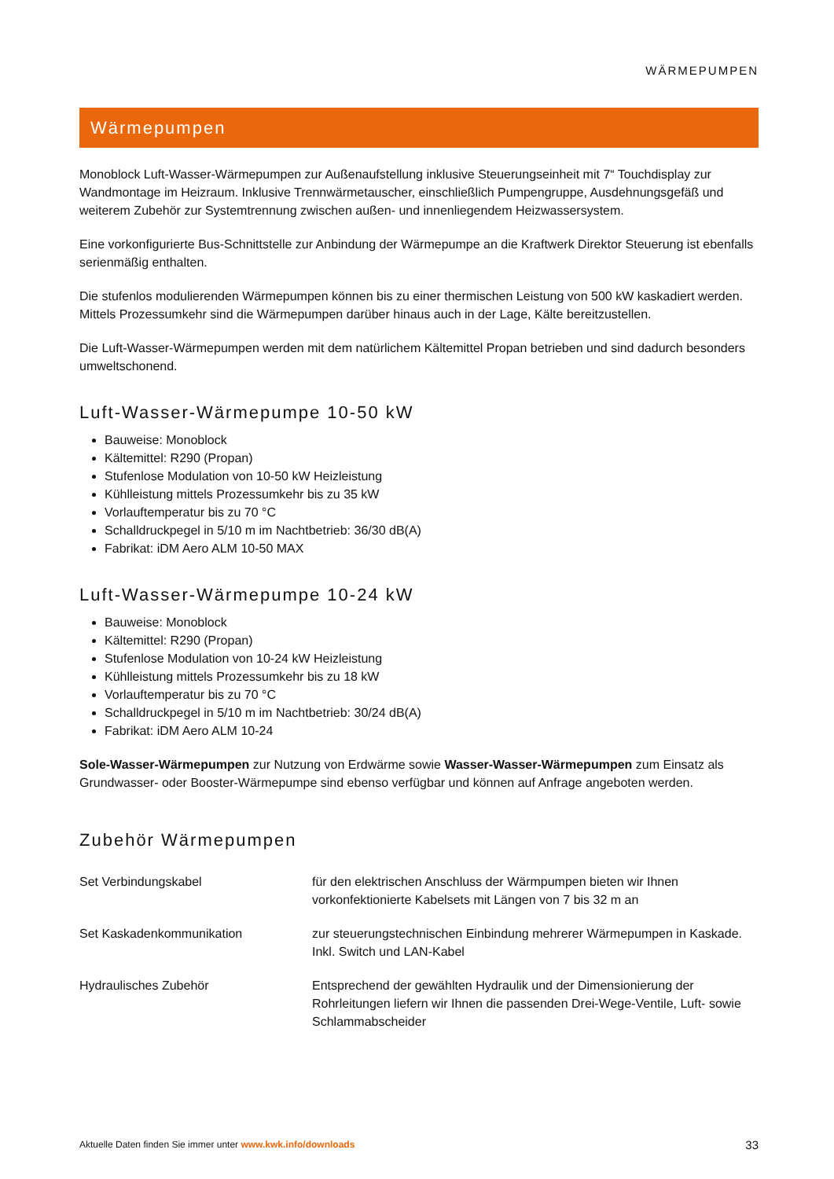WÄRMEPUMPEN
Wärmepumpen
Monoblock Luft-Wasser-Wärmepumpen zur Außenaufstellung inklusive Steuerungseinheit mit 7“ Touchdisplay zur Wandmontage im Heizraum. Inklusive Trennwärmetauscher, einschließlich Pumpengruppe, Ausdehnungsgefäß und weiterem Zubehör zur Systemtrennung zwischen außen- und innenliegendem Heizwassersystem.
Eine vorkonfigurierte Bus-Schnittstelle zur Anbindung der Wärmepumpe an die Kraftwerk Direktor Steuerung ist ebenfalls serienmäßig enthalten.
Die stufenlos modulierenden Wärmepumpen können bis zu einer thermischen Leistung von 500 kW kaskadiert werden. Mittels Prozessumkehr sind die Wärmepumpen darüber hinaus auch in der Lage, Kälte bereitzustellen.
Die Luft-Wasser-Wärmepumpen werden mit dem natürlichem Kältemittel Propan betrieben und sind dadurch besonders umweltschonend.
Luft-Wasser-Wärmepumpe 10-50 kW
Bauweise: Monoblock
Kältemittel: R290 (Propan)
Stufenlose Modulation von 10-50 kW Heizleistung
Kühlleistung mittels Prozessumkehr bis zu 35 kW
Vorlauftemperatur bis zu 70 °C
Schalldruckpegel in 5/10 m im Nachtbetrieb: 36/30 dB(A)
Fabrikat: iDM Aero ALM 10-50 MAX
Luft-Wasser-Wärmepumpe 10-24 kW
Bauweise: Monoblock
Kältemittel: R290 (Propan)
Stufenlose Modulation von 10-24 kW Heizleistung
Kühlleistung mittels Prozessumkehr bis zu 18 kW
Vorlauftemperatur bis zu 70 °C
Schalldruckpegel in 5/10 m im Nachtbetrieb: 30/24 dB(A)
Fabrikat: iDM Aero ALM 10-24
Sole-Wasser-Wärmepumpen zur Nutzung von Erdwärme sowie Wasser-Wasser-Wärmepumpen zum Einsatz als Grundwasser- oder Booster-Wärmepumpe sind ebenso verfügbar und können auf Anfrage angeboten werden.
Zubehör Wärmepumpen
| Set Verbindungskabel | für den elektrischen Anschluss der Wärmpumpen bieten wir Ihnen vorkonfektionierte Kabelsets mit Längen von 7 bis 32 m an |
| Set Kaskadenkommunikation | zur steuerungstechnischen Einbindung mehrerer Wärmepumpen in Kaskade. Inkl. Switch und LAN-Kabel |
| Hydraulisches Zubehör | Entsprechend der gewählten Hydraulik und der Dimensionierung der Rohrleitungen liefern wir Ihnen die passenden Drei-Wege-Ventile, Luft- sowie Schlammabscheider |
Aktuelle Daten finden Sie immer unter www.kwk.info/downloads 33